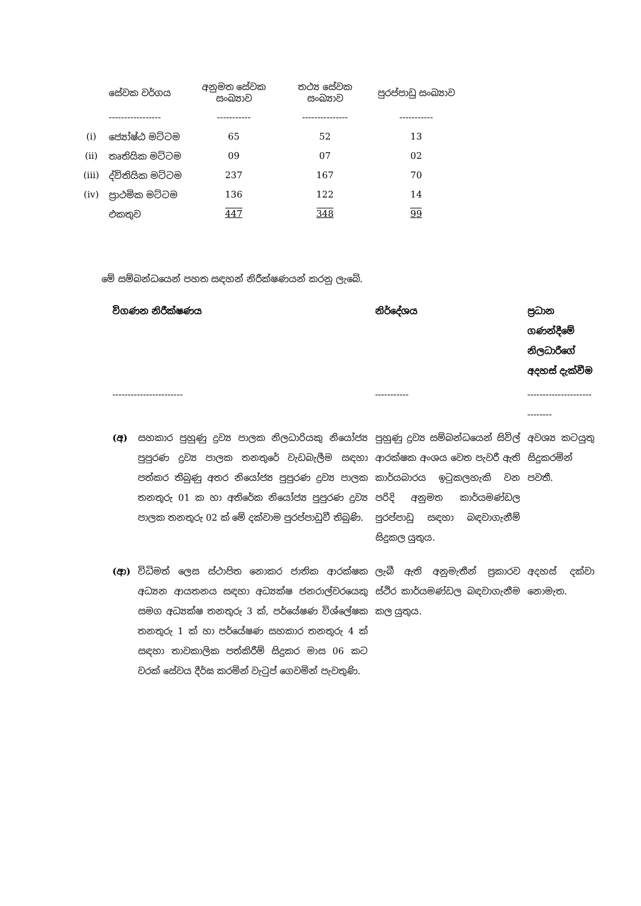| | සේවක වර්ගය | අනුමත සේවක සංඛ්‍යාව | තථ්‍ය සේවක සංඛ්‍යාව | පුරප්පාඩු සංඛ්‍යාව |
| --- | --- | --- | --- | --- |
| | ----------------- | ----------- | --------------- | ----------- |
| (i) | ජ්‍යෝෂ්ඨ මට්ටම | 65 | 52 | 13 |
| (ii) | තෘතියික මට්ටම | 09 | 07 | 02 |
| (iii) | ද්විතියික මට්ටම | 237 | 167 | 70 |
| (iv) | ප්‍රාථමික මට්ටම | 136 | 122 | 14 |
| | එකතුව | 447 | 348 | 99 |
මේ සම්බන්ධයෙන් පහත සඳහන් නිරීක්ෂණයන් කරනු ලැබේ.
| විගණන නිරීක්ෂණය | | නිර්දේශය | ප්‍රධාන ගණන්දීමේ නිලධාරීගේ අදහස් දැක්වීම |
| --- | --- | --- | --- |
| ----------------------- | | ----------- | ----------------------------- |
| (අ) | සහකාර පුහුණු ද්‍රව්‍ය පාලක නිලධාරියකු නියෝජ්‍ය පුපුරණ ද්‍රව්‍ය පාලක තනතුරේ වැඩබැලීම සඳහා පත්කර තිබුණු අතර නියෝජ්‍ය පුපුරණ ද්‍රව්‍ය පාලක තනතුරු 01 ක හා අතිරේක නියෝජ්‍ය පුපුරණ ද්‍රව්‍ය පාලක තනතුරු 02 ක් මේ දක්වාම පුරප්පාඩුවී තිබුණි. | පුහුණු ද්‍රව්‍ය සම්බන්ධයෙන් සිවිල් ආරක්ෂක අංශය වෙත පැවරී ඇති කාර්යබාරය ඉටුකලහැකි වන පරිදි අනුමත කාර්යමණ්ඩල පුරප්පාඩු සඳහා බඳවාගැනීම් සිදුකල යුතුය. | අවශ්‍ය කටයුතු සිදුකරමින් පවතී. |
| (ආ) | විධිමත් ලෙස ස්ථාපිත නොකර ජාතික ආරක්ෂක අධ්‍යන ආයතනය සඳහා අධ්‍යක්ෂ ජනරාල්වරයෙකු සමග අධ්‍යක්ෂ තනතුරු 3 ක්, පර්යේෂණ විශ්ලේෂක තනතුරු 1 ක් හා පර්යේෂණ සහකාර තනතුරු 4 ක් සඳහා තාවකාලික පත්කිරීම් සිදුකර මාස 06 කට වරක් සේවය දීර්ඝ කරමින් වැටුප් ගෙවමින් පැවතුණි. | ලැබී ඇති අනුමැතීන් ප්‍රකාරව ස්ථිර කාර්යමණ්ඩල බඳවාගැනීම කල යුතුය. | අදහස් දක්වා නොමැත. |